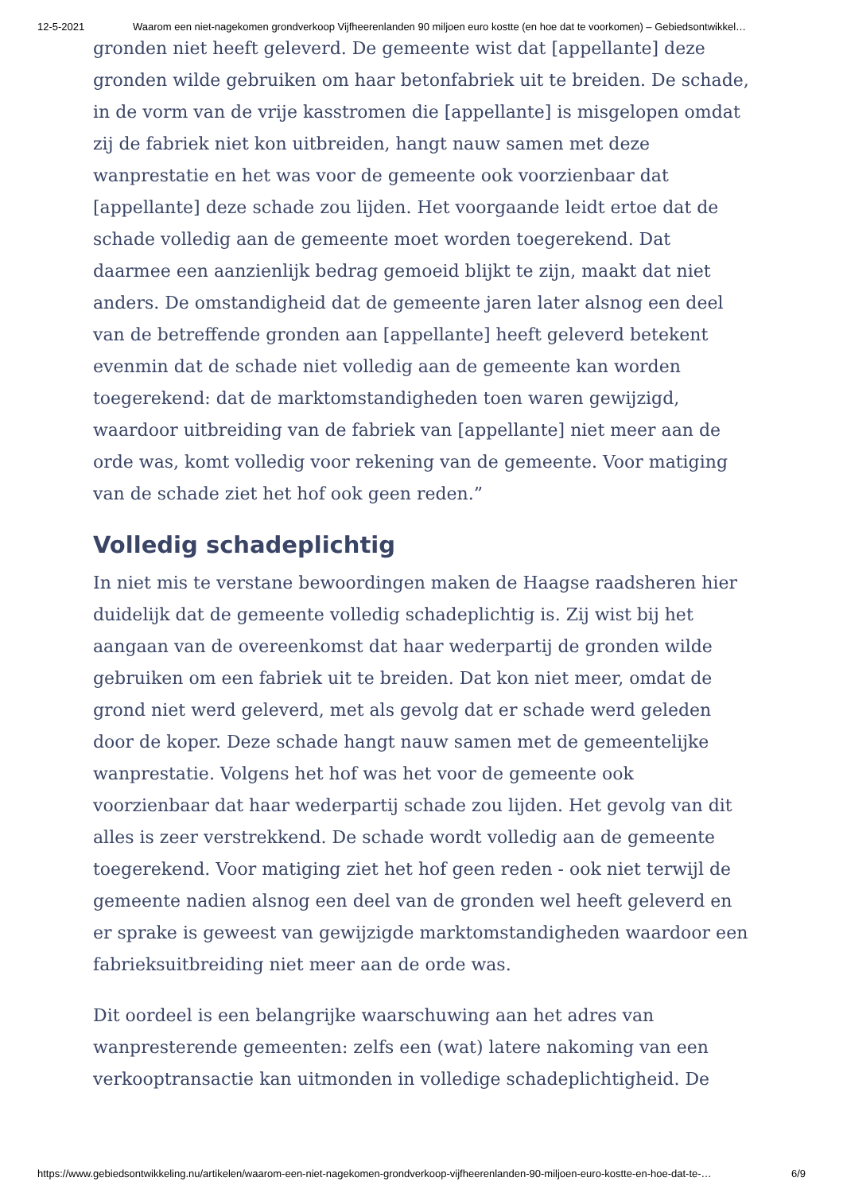12-5-2021 Waarom een niet-nagekomen grondverkoop Vijfheerenlanden 90 miljoen euro kostte (en hoe dat te voorkomen) – Gebiedsontwikkel…
gronden niet heeft geleverd. De gemeente wist dat [appellante] deze gronden wilde gebruiken om haar betonfabriek uit te breiden. De schade, in de vorm van de vrije kasstromen die [appellante] is misgelopen omdat zij de fabriek niet kon uitbreiden, hangt nauw samen met deze wanprestatie en het was voor de gemeente ook voorzienbaar dat [appellante] deze schade zou lijden. Het voorgaande leidt ertoe dat de schade volledig aan de gemeente moet worden toegerekend. Dat daarmee een aanzienlijk bedrag gemoeid blijkt te zijn, maakt dat niet anders. De omstandigheid dat de gemeente jaren later alsnog een deel van de betreffende gronden aan [appellante] heeft geleverd betekent evenmin dat de schade niet volledig aan de gemeente kan worden toegerekend: dat de marktomstandigheden toen waren gewijzigd, waardoor uitbreiding van de fabriek van [appellante] niet meer aan de orde was, komt volledig voor rekening van de gemeente. Voor matiging van de schade ziet het hof ook geen reden.”
Volledig schadeplichtig
In niet mis te verstane bewoordingen maken de Haagse raadsheren hier duidelijk dat de gemeente volledig schadeplichtig is. Zij wist bij het aangaan van de overeenkomst dat haar wederpartij de gronden wilde gebruiken om een fabriek uit te breiden. Dat kon niet meer, omdat de grond niet werd geleverd, met als gevolg dat er schade werd geleden door de koper. Deze schade hangt nauw samen met de gemeentelijke wanprestatie. Volgens het hof was het voor de gemeente ook voorzienbaar dat haar wederpartij schade zou lijden. Het gevolg van dit alles is zeer verstrekkend. De schade wordt volledig aan de gemeente toegerekend. Voor matiging ziet het hof geen reden - ook niet terwijl de gemeente nadien alsnog een deel van de gronden wel heeft geleverd en er sprake is geweest van gewijzigde marktomstandigheden waardoor een fabrieksuitbreiding niet meer aan de orde was.
Dit oordeel is een belangrijke waarschuwing aan het adres van wanpresterende gemeenten: zelfs een (wat) latere nakoming van een verkooptransactie kan uitmonden in volledige schadeplichtigheid. De
https://www.gebiedsontwikkeling.nu/artikelen/waarom-een-niet-nagekomen-grondverkoop-vijfheerenlanden-90-miljoen-euro-kostte-en-hoe-dat-te-… 6/9